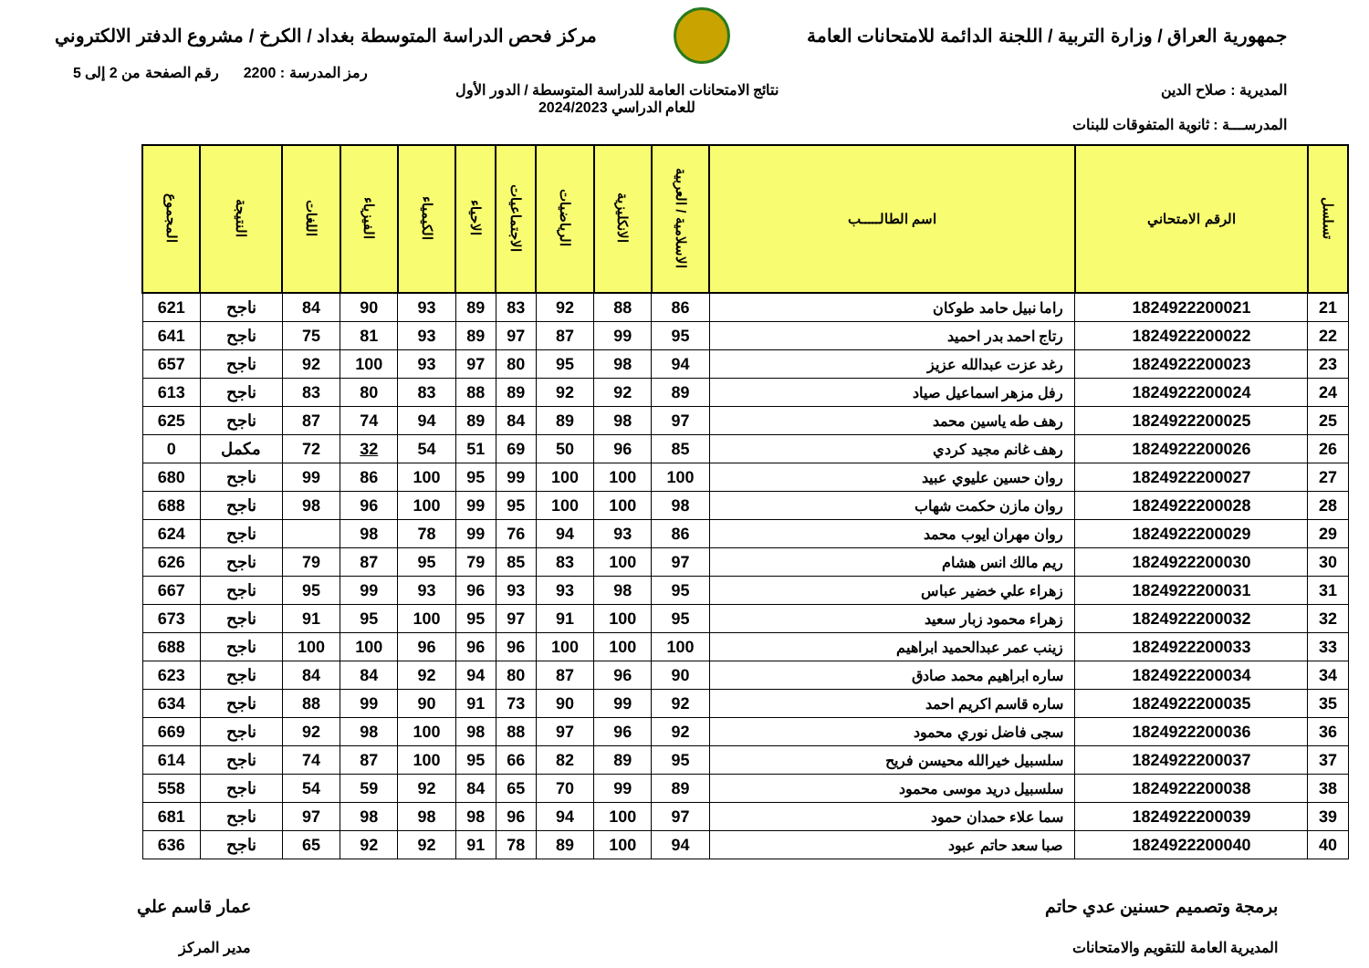جمهورية العراق / وزارة التربية / اللجنة الدائمة للامتحانات العامة
مركز فحص الدراسة المتوسطة بغداد / الكرخ / مشروع الدفتر الالكتروني
رمز المدرسة : 2200 رقم الصفحة من 2 إلى 5
المديرية : صلاح الدين نتائج الامتحانات العامة للدراسة المتوسطة / الدور الأول
للعام الدراسي 2024/2023
المدرســـة : ثانوية المتفوقات للبنات
| تسلسل | الرقم الامتحاني | اسم الطالـــــب | الاسلامية / العربية | الانكليزية | الرياضيات | الاجتماعيات | الاحياء | الكيمياء | الفيزياء | اللغات | النتيجة | المجموع |
| --- | --- | --- | --- | --- | --- | --- | --- | --- | --- | --- | --- | --- |
| 21 | 1824922200021 | راما نبيل حامد طوكان | 86 | 88 | 92 | 83 | 89 | 93 | 90 | 84 | ناجح | 621 |
| 22 | 1824922200022 | رتاج احمد بدر احميد | 95 | 99 | 87 | 97 | 89 | 93 | 81 | 75 | ناجح | 641 |
| 23 | 1824922200023 | رغد عزت عبدالله عزيز | 94 | 98 | 95 | 80 | 97 | 93 | 100 | 92 | ناجح | 657 |
| 24 | 1824922200024 | رفل مزهر اسماعيل صياد | 89 | 92 | 92 | 89 | 88 | 83 | 80 | 83 | ناجح | 613 |
| 25 | 1824922200025 | رهف طه ياسين محمد | 97 | 98 | 89 | 84 | 89 | 94 | 74 | 87 | ناجح | 625 |
| 26 | 1824922200026 | رهف غانم مجيد كردي | 85 | 96 | 50 | 69 | 51 | 54 | 32 | 72 | مكمل | 0 |
| 27 | 1824922200027 | روان حسين عليوي عبيد | 100 | 100 | 100 | 99 | 95 | 100 | 86 | 99 | ناجح | 680 |
| 28 | 1824922200028 | روان مازن حكمت شهاب | 98 | 100 | 100 | 95 | 99 | 100 | 96 | 98 | ناجح | 688 |
| 29 | 1824922200029 | روان مهران ايوب محمد | 86 | 93 | 94 | 76 | 99 | 78 | 98 | | ناجح | 624 |
| 30 | 1824922200030 | ريم مالك انس هشام | 97 | 100 | 83 | 85 | 79 | 95 | 87 | 79 | ناجح | 626 |
| 31 | 1824922200031 | زهراء علي خضير عباس | 95 | 98 | 93 | 93 | 96 | 93 | 99 | 95 | ناجح | 667 |
| 32 | 1824922200032 | زهراء محمود زبار سعيد | 95 | 100 | 91 | 97 | 95 | 100 | 95 | 91 | ناجح | 673 |
| 33 | 1824922200033 | زينب عمر عبدالحميد ابراهيم | 100 | 100 | 100 | 96 | 96 | 96 | 100 | 100 | ناجح | 688 |
| 34 | 1824922200034 | ساره ابراهيم محمد صادق | 90 | 96 | 87 | 80 | 94 | 92 | 84 | 84 | ناجح | 623 |
| 35 | 1824922200035 | ساره قاسم اكريم احمد | 92 | 99 | 90 | 73 | 91 | 90 | 99 | 88 | ناجح | 634 |
| 36 | 1824922200036 | سجى فاضل نوري محمود | 92 | 96 | 97 | 88 | 98 | 100 | 98 | 92 | ناجح | 669 |
| 37 | 1824922200037 | سلسبيل خيرالله محيسن فريح | 95 | 89 | 82 | 66 | 95 | 100 | 87 | 74 | ناجح | 614 |
| 38 | 1824922200038 | سلسبيل دريد موسى محمود | 89 | 99 | 70 | 65 | 84 | 92 | 59 | 54 | ناجح | 558 |
| 39 | 1824922200039 | سما علاء حمدان حمود | 97 | 100 | 94 | 96 | 98 | 98 | 98 | 97 | ناجح | 681 |
| 40 | 1824922200040 | صبا سعد حاتم عبود | 94 | 100 | 89 | 78 | 91 | 92 | 92 | 65 | ناجح | 636 |
برمجة وتصميم حسنين عدي حاتم
المديرية العامة للتقويم والامتحانات
عمار قاسم علي
مدير المركز